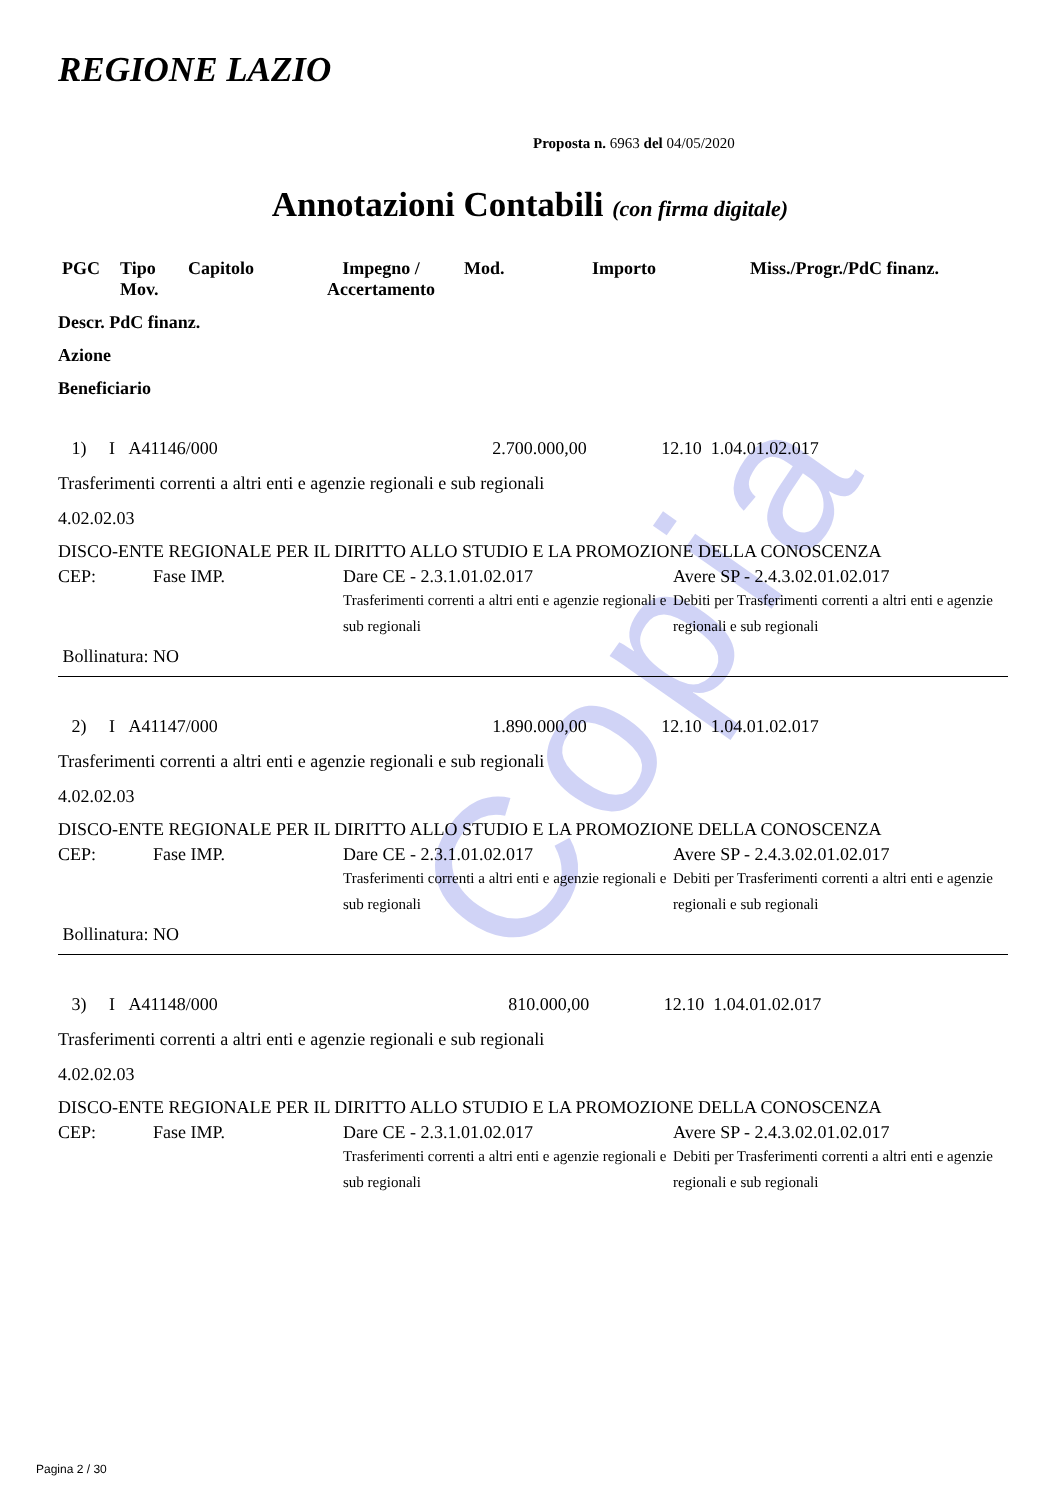Copia
REGIONE LAZIO
Proposta n. 6963 del 04/05/2020
Annotazioni Contabili (con firma digitale)
| PGC | Tipo Mov. | Capitolo | Impegno / Accertamento | Mod. | Importo | Miss./Progr./PdC finanz. |
| --- | --- | --- | --- | --- | --- | --- |
Descr. PdC finanz.
Azione
Beneficiario
1) I A41146/000 2.700.000,00 12.10 1.04.01.02.017
Trasferimenti correnti a altri enti e agenzie regionali e sub regionali
4.02.02.03
DISCO-ENTE REGIONALE PER IL DIRITTO ALLO STUDIO E LA PROMOZIONE DELLA CONOSCENZA
CEP: Fase IMP. Dare CE - 2.3.1.01.02.017
Trasferimenti correnti a altri enti e agenzie regionali e sub regionali Avere SP - 2.4.3.02.01.02.017
Debiti per Trasferimenti correnti a altri enti e agenzie regionali e sub regionali
Bollinatura: NO
2) I A41147/000 1.890.000,00 12.10 1.04.01.02.017
Trasferimenti correnti a altri enti e agenzie regionali e sub regionali
4.02.02.03
DISCO-ENTE REGIONALE PER IL DIRITTO ALLO STUDIO E LA PROMOZIONE DELLA CONOSCENZA
CEP: Fase IMP. Dare CE - 2.3.1.01.02.017
Trasferimenti correnti a altri enti e agenzie regionali e sub regionali Avere SP - 2.4.3.02.01.02.017
Debiti per Trasferimenti correnti a altri enti e agenzie regionali e sub regionali
Bollinatura: NO
3) I A41148/000 810.000,00 12.10 1.04.01.02.017
Trasferimenti correnti a altri enti e agenzie regionali e sub regionali
4.02.02.03
DISCO-ENTE REGIONALE PER IL DIRITTO ALLO STUDIO E LA PROMOZIONE DELLA CONOSCENZA
CEP: Fase IMP. Dare CE - 2.3.1.01.02.017
Trasferimenti correnti a altri enti e agenzie regionali e sub regionali Avere SP - 2.4.3.02.01.02.017
Debiti per Trasferimenti correnti a altri enti e agenzie regionali e sub regionali
Pagina 2 / 30